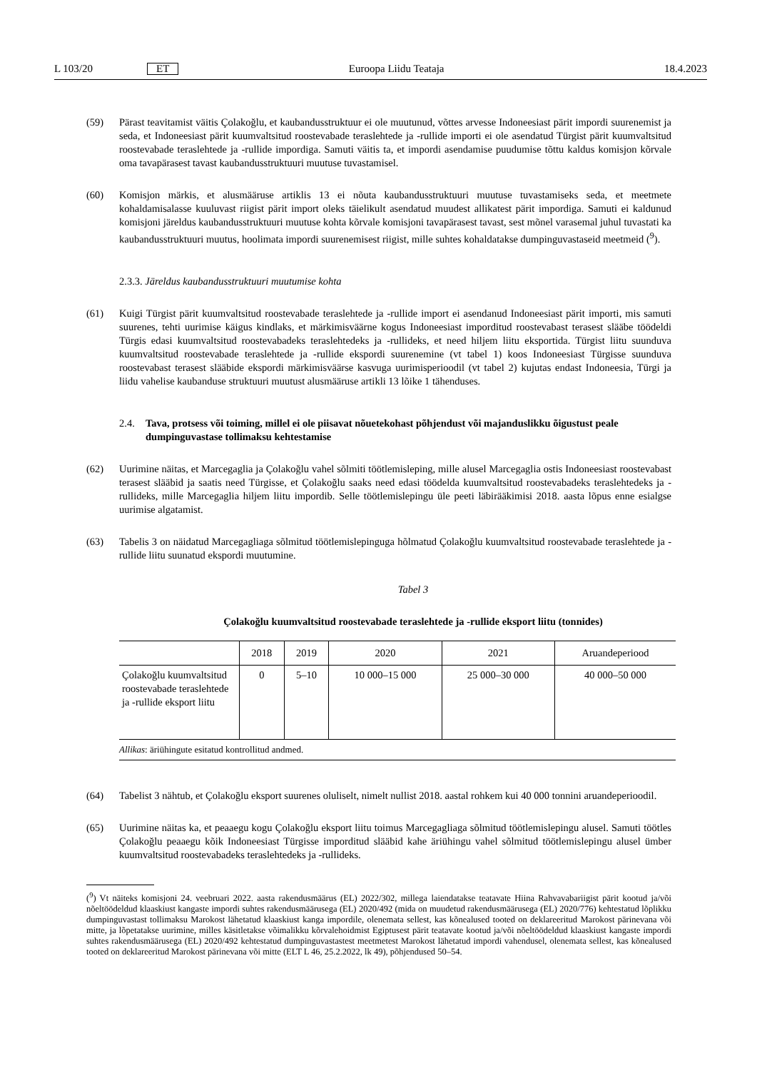L 103/20 ET Euroopa Liidu Teataja 18.4.2023
(59) Pärast teavitamist väitis Çolakoğlu, et kaubandusstruktuur ei ole muutunud, võttes arvesse Indoneesiast pärit impordi suurenemist ja seda, et Indoneesiast pärit kuumvaltsitud roostevabade teraslehtede ja -rullide importi ei ole asendatud Türgist pärit kuumvaltsitud roostevabade teraslehtede ja -rullide impordiga. Samuti väitis ta, et impordi asendamise puudumise tõttu kaldus komisjon kõrvale oma tavapärasest tavast kaubandusstruktuuri muutuse tuvastamisel.
(60) Komisjon märkis, et alusmääruse artiklis 13 ei nõuta kaubandusstruktuuri muutuse tuvastamiseks seda, et meetmete kohaldamisalasse kuuluvast riigist pärit import oleks täielikult asendatud muudest allikatest pärit impordiga. Samuti ei kaldunud komisjoni järeldus kaubandusstruktuuri muutuse kohta kõrvale komisjoni tavapärasest tavast, sest mõnel varasemal juhul tuvastati ka kaubandusstruktuuri muutus, hoolimata impordi suurenemisest riigist, mille suhtes kohaldatakse dumpinguvastaseid meetmeid (<sup>9</sup>).
2.3.3. Järeldus kaubandusstruktuuri muutumise kohta
(61) Kuigi Türgist pärit kuumvaltsitud roostevabade teraslehtede ja -rullide import ei asendanud Indoneesiast pärit importi, mis samuti suurenes, tehti uurimise käigus kindlaks, et märkimisväärne kogus Indoneesiast imporditud roostevabast terasest slääbe töödeldi Türgis edasi kuumvaltsitud roostevabadeks teraslehtedeks ja -rullideks, et need hiljem liitu eksportida. Türgist liitu suunduva kuumvaltsitud roostevabade teraslehtede ja -rullide ekspordi suurenemine (vt tabel 1) koos Indoneesiast Türgisse suunduva roostevabast terasest slääbide ekspordi märkimisväärse kasvuga uurimisperioodil (vt tabel 2) kujutas endast Indoneesia, Türgi ja liidu vahelise kaubanduse struktuuri muutust alusmääruse artikli 13 lõike 1 tähenduses.
2.4. Tava, protsess või toiming, millel ei ole piisavat nõuetekohast põhjendust või majanduslikku õigustust peale dumpinguvastase tollimaksu kehtestamise
(62) Uurimine näitas, et Marcegaglia ja Çolakoğlu vahel sõlmiti töötlemisleping, mille alusel Marcegaglia ostis Indoneesiast roostevabast terasest slääbid ja saatis need Türgisse, et Çolakoğlu saaks need edasi töödelda kuumvaltsitud roostevabadeks teraslehtedeks ja -rullideks, mille Marcegaglia hiljem liitu impordib. Selle töötlemislepingu üle peeti läbirääkimisi 2018. aasta lõpus enne esialgse uurimise algatamist.
(63) Tabelis 3 on näidatud Marcegagliaga sõlmitud töötlemislepinguga hõlmatud Çolakoğlu kuumvaltsitud roostevabade teraslehtede ja -rullide liitu suunatud ekspordi muutumine.
Tabel 3
Çolakoğlu kuumvaltsitud roostevabade teraslehtede ja -rullide eksport liitu (tonnides)
| | 2018 | 2019 | 2020 | 2021 | Aruandeperiood |
| --- | --- | --- | --- | --- | --- |
| Çolakoğlu kuumvaltsitud roostevabade teraslehtede ja -rullide eksport liitu | 0 | 5–10 | 10 000–15 000 | 25 000–30 000 | 40 000–50 000 |
Allikas: äriühingute esitatud kontrollitud andmed.
(64) Tabelist 3 nähtub, et Çolakoğlu eksport suurenes oluliselt, nimelt nullist 2018. aastal rohkem kui 40 000 tonnini aruandeperioodil.
(65) Uurimine näitas ka, et peaaegu kogu Çolakoğlu eksport liitu toimus Marcegagliaga sõlmitud töötlemislepingu alusel. Samuti töötles Çolakoğlu peaaegu kõik Indoneesiast Türgisse imporditud slääbid kahe äriühingu vahel sõlmitud töötlemislepingu alusel ümber kuumvaltsitud roostevabadeks teraslehtedeks ja -rullideks.
(<sup>9</sup>) Vt näiteks komisjoni 24. veebruari 2022. aasta rakendusmäärus (EL) 2022/302, millega laiendatakse teatavate Hiina Rahvavabariigist pärit kootud ja/või nõeltöödeldud klaaskiust kangaste impordi suhtes rakendusmäärusega (EL) 2020/492 (mida on muudetud rakendusmäärusega (EL) 2020/776) kehtestatud lõplikku dumpinguvastast tollimaksu Marokost lähetatud klaaskiust kanga impordile, olenemata sellest, kas kõnealused tooted on deklareeritud Marokost pärinevana või mitte, ja lõpetatakse uurimine, milles käsitletakse võimalikku kõrvalehoidmist Egiptusest pärit teatavate kootud ja/või nõeltöödeldud klaaskiust kangaste impordi suhtes rakendusmäärusega (EL) 2020/492 kehtestatud dumpinguvastastest meetmetest Marokost lähetatud impordi vahendusel, olenemata sellest, kas kõnealused tooted on deklareeritud Marokost pärinevana või mitte (ELT L 46, 25.2.2022, lk 49), põhjendused 50–54.